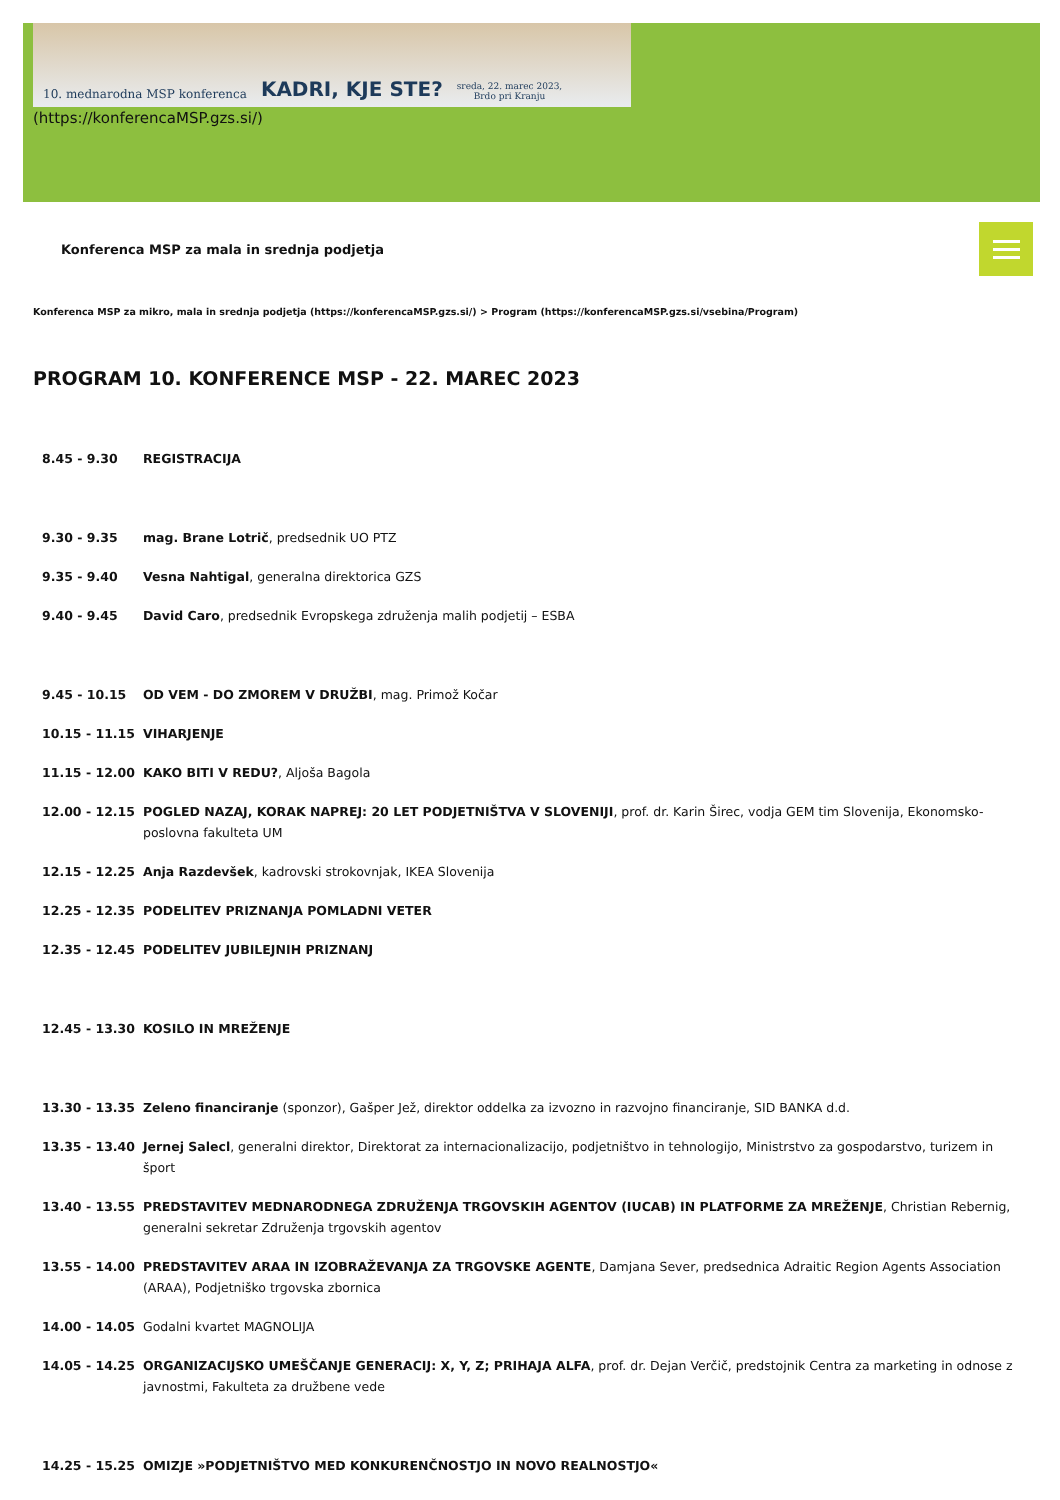10. mednarodna MSP konferenca KADRI, KJE STE? sreda, 22. marec 2023,
Brdo pri Kranju
(https://konferencaMSP.gzs.si/)
Konferenca MSP za mala in srednja podjetja
Konferenca MSP za mikro, mala in srednja podjetja (https://konferencaMSP.gzs.si/) > Program (https://konferencaMSP.gzs.si/vsebina/Program)
PROGRAM 10. KONFERENCE MSP - 22. MAREC 2023
| 8.45 - 9.30 | REGISTRACIJA |
| 9.30 - 9.35 | mag. Brane Lotrič , predsednik UO PTZ |
| 9.35 - 9.40 | Vesna Nahtigal , generalna direktorica GZS |
| 9.40 - 9.45 | David Caro , predsednik Evropskega združenja malih podjetij – ESBA |
| 9.45 - 10.15 | OD VEM - DO ZMOREM V DRUŽBI , mag. Primož Kočar |
| 10.15 - 11.15 | VIHARJENJE |
| 11.15 - 12.00 | KAKO BITI V REDU? , Aljoša Bagola |
| 12.00 - 12.15 | POGLED NAZAJ, KORAK NAPREJ: 20 LET PODJETNIŠTVA V SLOVENIJI , prof. dr. Karin Širec, vodja GEM tim Slovenija, Ekonomsko-poslovna fakulteta UM |
| 12.15 - 12.25 | Anja Razdevšek , kadrovski strokovnjak, IKEA Slovenija |
| 12.25 - 12.35 | PODELITEV PRIZNANJA POMLADNI VETER |
| 12.35 - 12.45 | PODELITEV JUBILEJNIH PRIZNANJ |
| 12.45 - 13.30 | KOSILO IN MREŽENJE |
| 13.30 - 13.35 | Zeleno financiranje (sponzor), Gašper Jež, direktor oddelka za izvozno in razvojno financiranje, SID BANKA d.d. |
| 13.35 - 13.40 | Jernej Salecl , generalni direktor, Direktorat za internacionalizacijo, podjetništvo in tehnologijo, Ministrstvo za gospodarstvo, turizem in šport |
| 13.40 - 13.55 | PREDSTAVITEV MEDNARODNEGA ZDRUŽENJA TRGOVSKIH AGENTOV (IUCAB) IN PLATFORME ZA MREŽENJE , Christian Rebernig, generalni sekretar Združenja trgovskih agentov |
| 13.55 - 14.00 | PREDSTAVITEV ARAA IN IZOBRAŽEVANJA ZA TRGOVSKE AGENTE , Damjana Sever, predsednica Adraitic Region Agents Association (ARAA), Podjetniško trgovska zbornica |
| 14.00 - 14.05 | Godalni kvartet MAGNOLIJA |
| 14.05 - 14.25 | ORGANIZACIJSKO UMEŠČANJE GENERACIJ: X, Y, Z; PRIHAJA ALFA , prof. dr. Dejan Verčič, predstojnik Centra za marketing in odnose z javnostmi, Fakulteta za družbene vede |
| 14.25 - 15.25 | OMIZJE »PODJETNIŠTVO MED KONKURENČNOSTJO IN NOVO REALNOSTJO« |